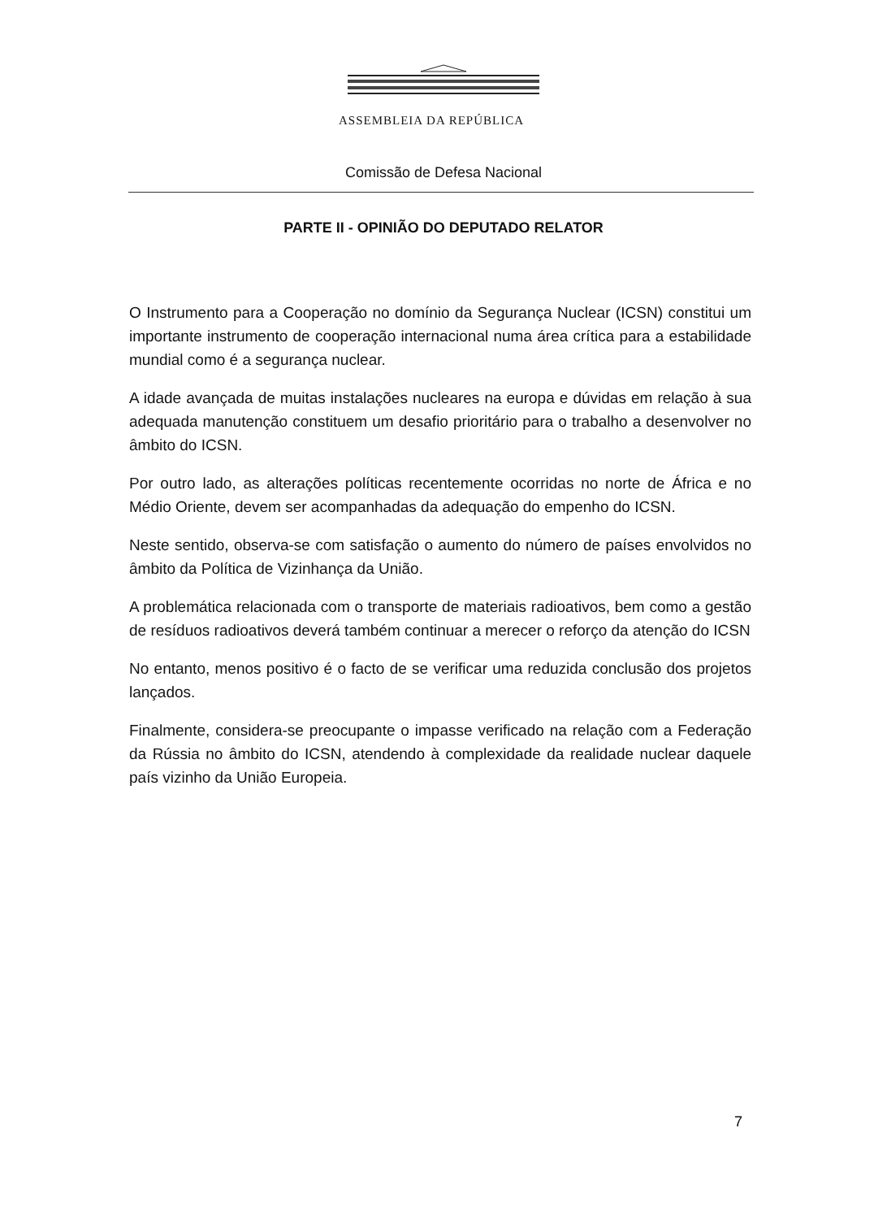ASSEMBLEIA DA REPÚBLICA
Comissão de Defesa Nacional
PARTE II - OPINIÃO DO DEPUTADO RELATOR
O Instrumento para a Cooperação no domínio da Segurança Nuclear (ICSN) constitui um importante instrumento de cooperação internacional numa área crítica para a estabilidade mundial como é a segurança nuclear.
A idade avançada de muitas instalações nucleares na europa e dúvidas em relação à sua adequada manutenção constituem um desafio prioritário para o trabalho a desenvolver no âmbito do ICSN.
Por outro lado, as alterações políticas recentemente ocorridas no norte de África e no Médio Oriente, devem ser acompanhadas da adequação do empenho do ICSN.
Neste sentido, observa-se com satisfação o aumento do número de países envolvidos no âmbito da Política de Vizinhança da União.
A problemática relacionada com o transporte de materiais radioativos, bem como a gestão de resíduos radioativos deverá também continuar a merecer o reforço da atenção do ICSN
No entanto, menos positivo é o facto de se verificar uma reduzida conclusão dos projetos lançados.
Finalmente, considera-se preocupante o impasse verificado na relação com a Federação da Rússia no âmbito do ICSN, atendendo à complexidade da realidade nuclear daquele país vizinho da União Europeia.
7